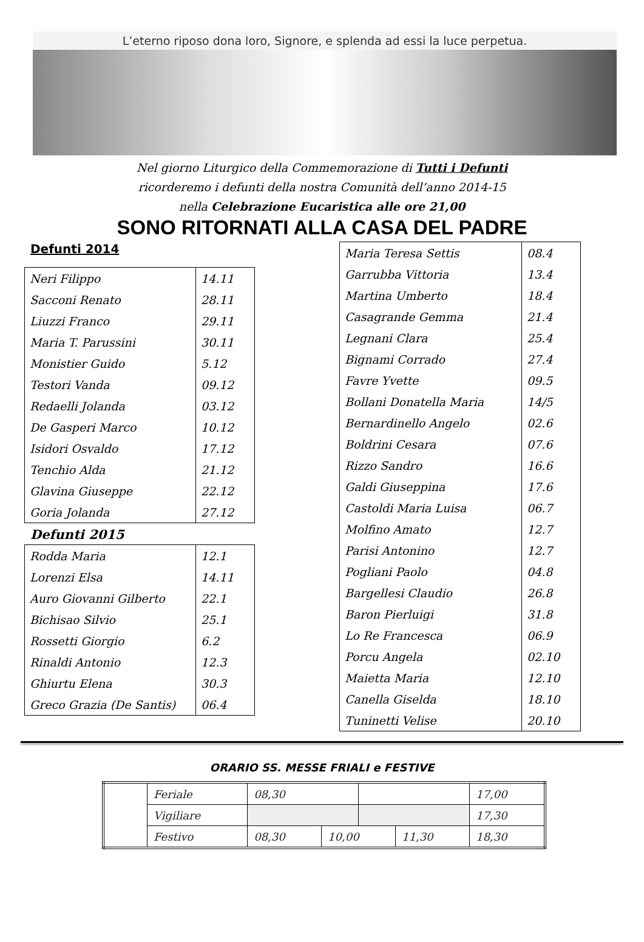L’eterno riposo dona loro, Signore, e splenda ad essi la luce perpetua.
Nel giorno Liturgico della Commemorazione di Tutti i Defunti
ricorderemo i defunti della nostra Comunità dell’anno 2014-15
nella Celebrazione Eucaristica alle ore 21,00
SONO RITORNATI ALLA CASA DEL PADRE
Defunti 2014
| Neri Filippo | 14.11 |
| Sacconi Renato | 28.11 |
| Liuzzi Franco | 29.11 |
| Maria T. Parussini | 30.11 |
| Monistier Guido | 5.12 |
| Testori Vanda | 09.12 |
| Redaelli Jolanda | 03.12 |
| De Gasperi Marco | 10.12 |
| Isidori Osvaldo | 17.12 |
| Tenchio Alda | 21.12 |
| Glavina Giuseppe | 22.12 |
| Goria Jolanda | 27.12 |
Defunti 2015
| Rodda Maria | 12.1 |
| Lorenzi Elsa | 14.11 |
| Auro Giovanni Gilberto | 22.1 |
| Bichisao Silvio | 25.1 |
| Rossetti Giorgio | 6.2 |
| Rinaldi Antonio | 12.3 |
| Ghiurtu Elena | 30.3 |
| Greco Grazia (De Santis) | 06.4 |
| Maria Teresa Settis | 08.4 |
| Garrubba Vittoria | 13.4 |
| Martina Umberto | 18.4 |
| Casagrande Gemma | 21.4 |
| Legnani Clara | 25.4 |
| Bignami Corrado | 27.4 |
| Favre Yvette | 09.5 |
| Bollani Donatella Maria | 14/5 |
| Bernardinello Angelo | 02.6 |
| Boldrini Cesara | 07.6 |
| Rizzo Sandro | 16.6 |
| Galdi Giuseppina | 17.6 |
| Castoldi Maria Luisa | 06.7 |
| Molfino Amato | 12.7 |
| Parisi Antonino | 12.7 |
| Pogliani Paolo | 04.8 |
| Bargellesi Claudio | 26.8 |
| Baron Pierluigi | 31.8 |
| Lo Re Francesca | 06.9 |
| Porcu Angela | 02.10 |
| Maietta Maria | 12.10 |
| Canella Giselda | 18.10 |
| Tuninetti Velise | 20.10 |
ORARIO SS. MESSE FRIALI e FESTIVE
| | Feriale | 08,30 | | | | 17,00 |
| | Vigiliare | | | | | 17,30 |
| | Festivo | 08,30 | 10,00 | | 11,30 | 18,30 |